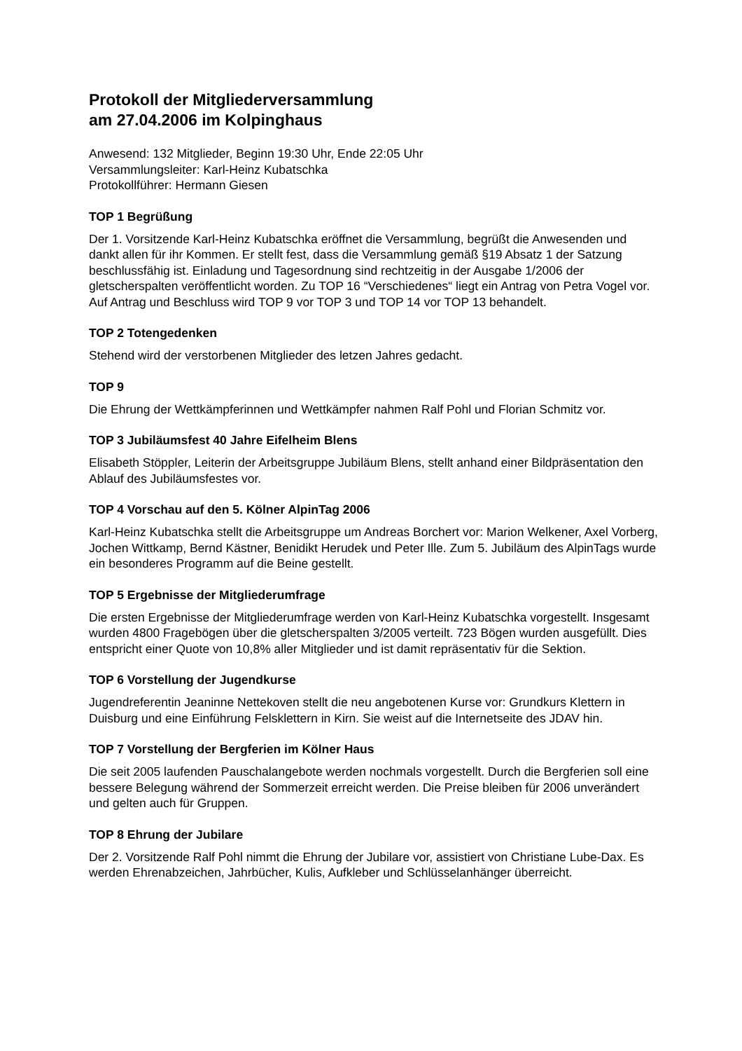Protokoll der Mitgliederversammlung
am 27.04.2006 im Kolpinghaus
Anwesend: 132 Mitglieder, Beginn 19:30 Uhr, Ende 22:05 Uhr
Versammlungsleiter: Karl-Heinz Kubatschka
Protokollführer: Hermann Giesen
TOP 1 Begrüßung
Der 1. Vorsitzende Karl-Heinz Kubatschka eröffnet die Versammlung, begrüßt die Anwesenden und dankt allen für ihr Kommen. Er stellt fest, dass die Versammlung gemäß §19 Absatz 1 der Satzung beschlussfähig ist. Einladung und Tagesordnung sind rechtzeitig in der Ausgabe 1/2006 der gletscherspalten veröffentlicht worden. Zu TOP 16 “Verschiedenes“ liegt ein Antrag von Petra Vogel vor. Auf Antrag und Beschluss wird TOP 9 vor TOP 3 und TOP 14 vor TOP 13 behandelt.
TOP 2 Totengedenken
Stehend wird der verstorbenen Mitglieder des letzen Jahres gedacht.
TOP 9
Die Ehrung der Wettkämpferinnen und Wettkämpfer nahmen Ralf Pohl und Florian Schmitz vor.
TOP 3 Jubiläumsfest 40 Jahre Eifelheim Blens
Elisabeth Stöppler, Leiterin der Arbeitsgruppe Jubiläum Blens, stellt anhand einer Bildpräsentation den Ablauf des Jubiläumsfestes vor.
TOP 4 Vorschau auf den 5. Kölner AlpinTag 2006
Karl-Heinz Kubatschka stellt die Arbeitsgruppe um Andreas Borchert vor: Marion Welkener, Axel Vorberg, Jochen Wittkamp, Bernd Kästner, Benidikt Herudek und Peter Ille. Zum 5. Jubiläum des AlpinTags wurde ein besonderes Programm auf die Beine gestellt.
TOP 5 Ergebnisse der Mitgliederumfrage
Die ersten Ergebnisse der Mitgliederumfrage werden von Karl-Heinz Kubatschka vorgestellt. Insgesamt wurden 4800 Fragebögen über die gletscherspalten 3/2005 verteilt. 723 Bögen wurden ausgefüllt. Dies entspricht einer Quote von 10,8% aller Mitglieder und ist damit repräsentativ für die Sektion.
TOP 6 Vorstellung der Jugendkurse
Jugendreferentin Jeaninne Nettekoven stellt die neu angebotenen Kurse vor: Grundkurs Klettern in Duisburg und eine Einführung Felsklettern in Kirn. Sie weist auf die Internetseite des JDAV hin.
TOP 7 Vorstellung der Bergferien im Kölner Haus
Die seit 2005 laufenden Pauschalangebote werden nochmals vorgestellt. Durch die Bergferien soll eine bessere Belegung während der Sommerzeit erreicht werden. Die Preise bleiben für 2006 unverändert und gelten auch für Gruppen.
TOP 8 Ehrung der Jubilare
Der 2. Vorsitzende Ralf Pohl nimmt die Ehrung der Jubilare vor, assistiert von Christiane Lube-Dax. Es werden Ehrenabzeichen, Jahrbücher, Kulis, Aufkleber und Schlüsselanhänger überreicht.